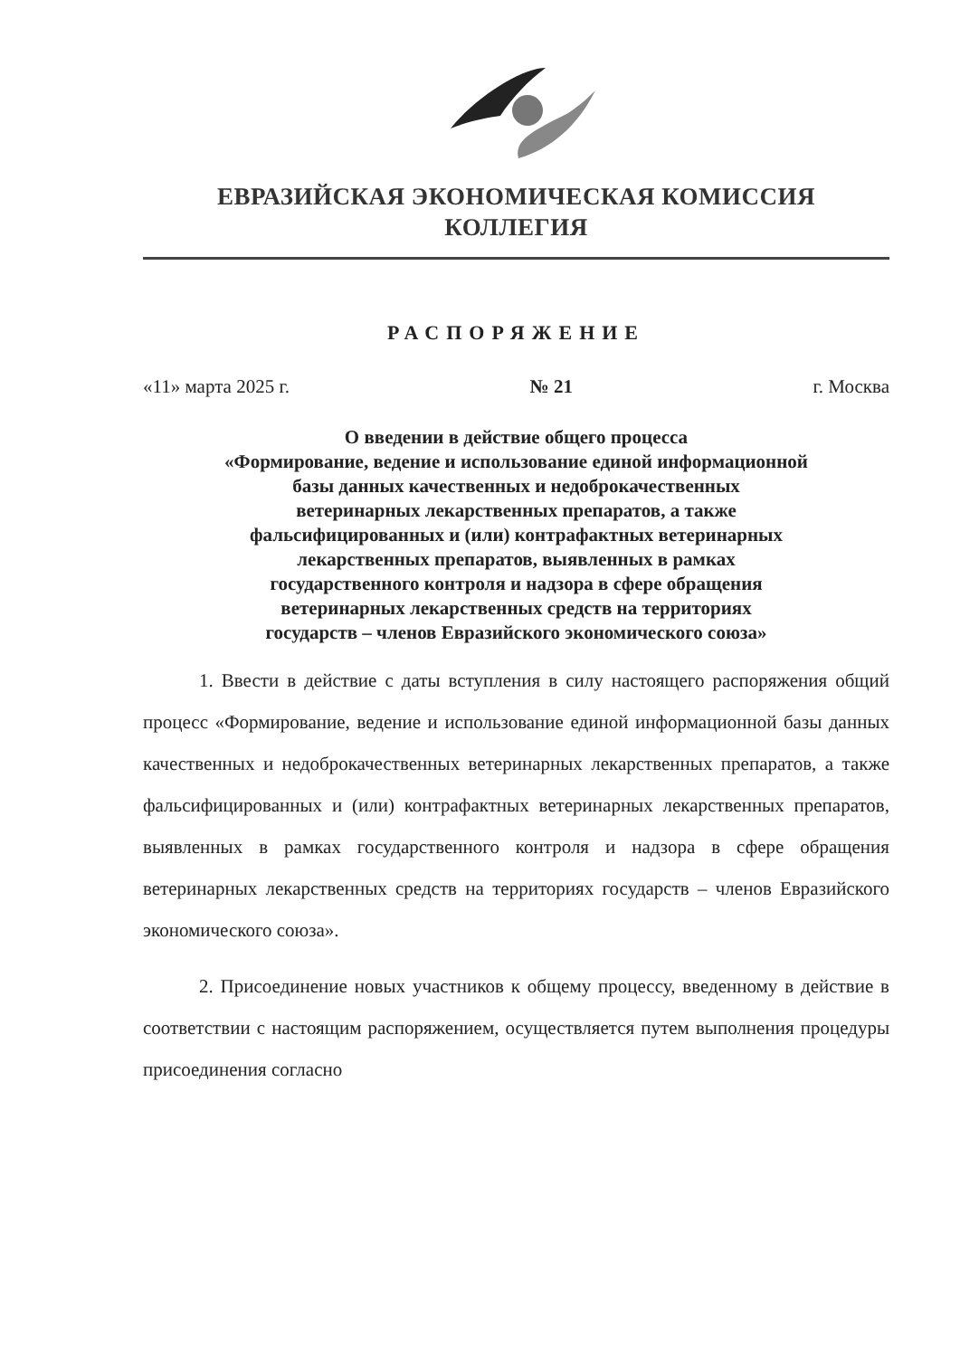ЕВРАЗИЙСКАЯ ЭКОНОМИЧЕСКАЯ КОМИССИЯ
КОЛЛЕГИЯ
РАСПОРЯЖЕНИЕ
«11» марта 2025 г. № 21 г. Москва
О введении в действие общего процесса
«Формирование, ведение и использование единой информационной
базы данных качественных и недоброкачественных
ветеринарных лекарственных препаратов, а также
фальсифицированных и (или) контрафактных ветеринарных
лекарственных препаратов, выявленных в рамках
государственного контроля и надзора в сфере обращения
ветеринарных лекарственных средств на территориях
государств – членов Евразийского экономического союза»
1. Ввести в действие с даты вступления в силу настоящего распоряжения общий процесс «Формирование, ведение и использование единой информационной базы данных качественных и недоброкачественных ветеринарных лекарственных препаратов, а также фальсифицированных и (или) контрафактных ветеринарных лекарственных препаратов, выявленных в рамках государственного контроля и надзора в сфере обращения ветеринарных лекарственных средств на территориях государств – членов Евразийского экономического союза».
2. Присоединение новых участников к общему процессу, введенному в действие в соответствии с настоящим распоряжением, осуществляется путем выполнения процедуры присоединения согласно